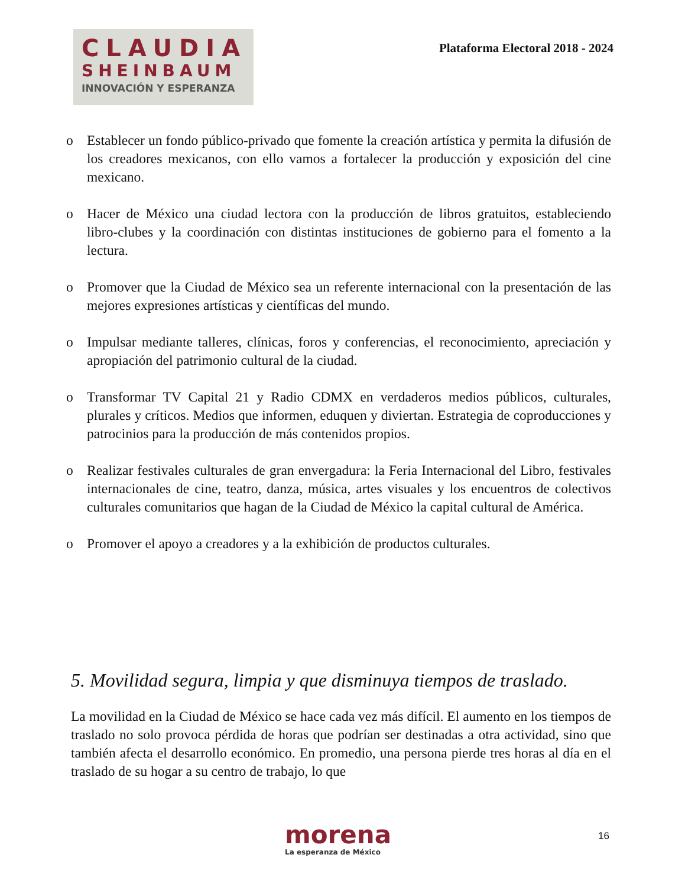CLAUDIA
SHEINBAUM
INNOVACIÓN Y ESPERANZA
Plataforma Electoral 2018 - 2024
o Establecer un fondo público-privado que fomente la creación artística y permita la difusión de los creadores mexicanos, con ello vamos a fortalecer la producción y exposición del cine mexicano.
o Hacer de México una ciudad lectora con la producción de libros gratuitos, estableciendo libro-clubes y la coordinación con distintas instituciones de gobierno para el fomento a la lectura.
o Promover que la Ciudad de México sea un referente internacional con la presentación de las mejores expresiones artísticas y científicas del mundo.
o Impulsar mediante talleres, clínicas, foros y conferencias, el reconocimiento, apreciación y apropiación del patrimonio cultural de la ciudad.
o Transformar TV Capital 21 y Radio CDMX en verdaderos medios públicos, culturales, plurales y críticos. Medios que informen, eduquen y diviertan. Estrategia de coproducciones y patrocinios para la producción de más contenidos propios.
o Realizar festivales culturales de gran envergadura: la Feria Internacional del Libro, festivales internacionales de cine, teatro, danza, música, artes visuales y los encuentros de colectivos culturales comunitarios que hagan de la Ciudad de México la capital cultural de América.
o Promover el apoyo a creadores y a la exhibición de productos culturales.
5. Movilidad segura, limpia y que disminuya tiempos de traslado.
La movilidad en la Ciudad de México se hace cada vez más difícil. El aumento en los tiempos de traslado no solo provoca pérdida de horas que podrían ser destinadas a otra actividad, sino que también afecta el desarrollo económico. En promedio, una persona pierde tres horas al día en el traslado de su hogar a su centro de trabajo, lo que
morena
La esperanza de México
16